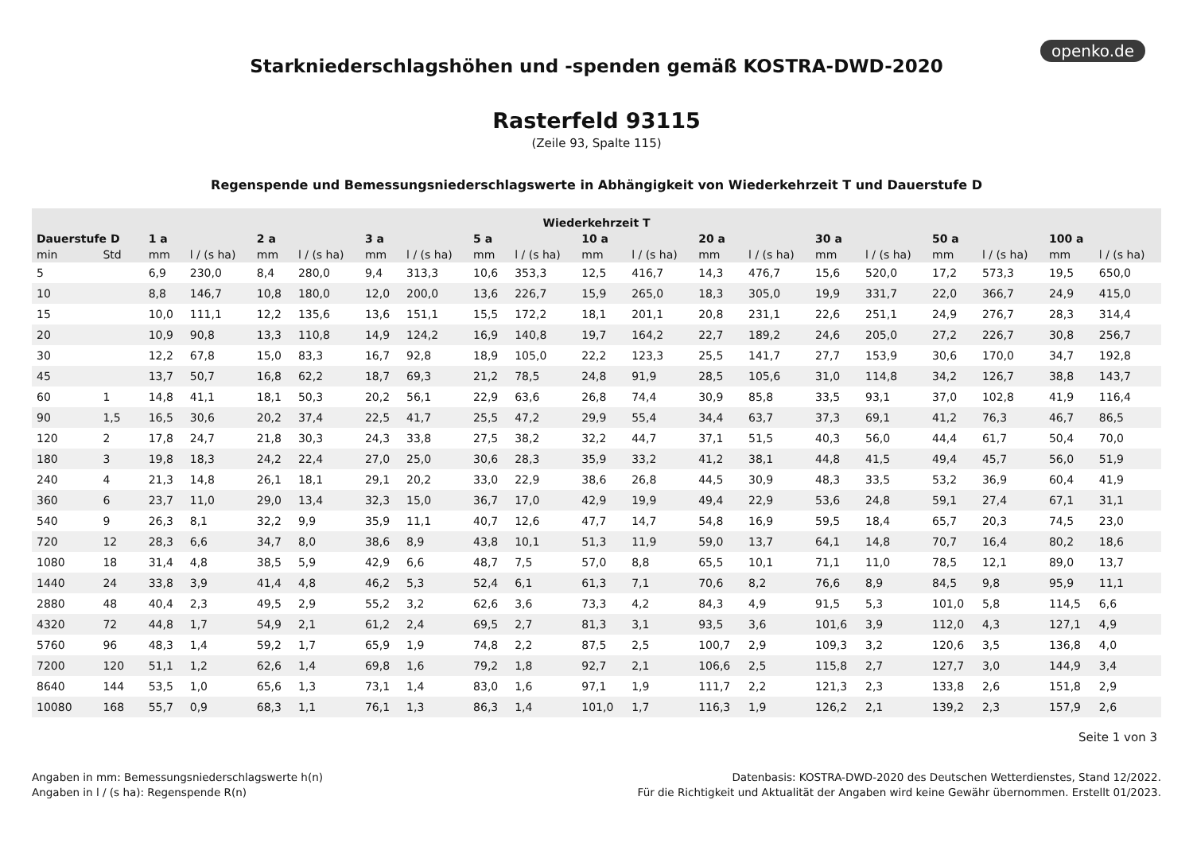openko.de
Starkniederschlagshöhen und -spenden gemäß KOSTRA-DWD-2020
Rasterfeld 93115
(Zeile 93, Spalte 115)
Regenspende und Bemessungsniederschlagswerte in Abhängigkeit von Wiederkehrzeit T und Dauerstufe D
| Wiederkehrzeit T | | | | | | | | | | | | | | | | | | | |
| --- | --- | --- | --- | --- | --- | --- | --- | --- | --- | --- | --- | --- | --- | --- | --- | --- | --- | --- | --- |
| Dauerstufe D | | 1 a | | 2 a | | 3 a | | 5 a | | 10 a | | 20 a | | 30 a | | 50 a | | 100 a | |
| min | Std | mm | l / (s ha) | mm | l / (s ha) | mm | l / (s ha) | mm | l / (s ha) | mm | l / (s ha) | mm | l / (s ha) | mm | l / (s ha) | mm | l / (s ha) | mm | l / (s ha) |
| 5 | | 6,9 | 230,0 | 8,4 | 280,0 | 9,4 | 313,3 | 10,6 | 353,3 | 12,5 | 416,7 | 14,3 | 476,7 | 15,6 | 520,0 | 17,2 | 573,3 | 19,5 | 650,0 |
| 10 | | 8,8 | 146,7 | 10,8 | 180,0 | 12,0 | 200,0 | 13,6 | 226,7 | 15,9 | 265,0 | 18,3 | 305,0 | 19,9 | 331,7 | 22,0 | 366,7 | 24,9 | 415,0 |
| 15 | | 10,0 | 111,1 | 12,2 | 135,6 | 13,6 | 151,1 | 15,5 | 172,2 | 18,1 | 201,1 | 20,8 | 231,1 | 22,6 | 251,1 | 24,9 | 276,7 | 28,3 | 314,4 |
| 20 | | 10,9 | 90,8 | 13,3 | 110,8 | 14,9 | 124,2 | 16,9 | 140,8 | 19,7 | 164,2 | 22,7 | 189,2 | 24,6 | 205,0 | 27,2 | 226,7 | 30,8 | 256,7 |
| 30 | | 12,2 | 67,8 | 15,0 | 83,3 | 16,7 | 92,8 | 18,9 | 105,0 | 22,2 | 123,3 | 25,5 | 141,7 | 27,7 | 153,9 | 30,6 | 170,0 | 34,7 | 192,8 |
| 45 | | 13,7 | 50,7 | 16,8 | 62,2 | 18,7 | 69,3 | 21,2 | 78,5 | 24,8 | 91,9 | 28,5 | 105,6 | 31,0 | 114,8 | 34,2 | 126,7 | 38,8 | 143,7 |
| 60 | 1 | 14,8 | 41,1 | 18,1 | 50,3 | 20,2 | 56,1 | 22,9 | 63,6 | 26,8 | 74,4 | 30,9 | 85,8 | 33,5 | 93,1 | 37,0 | 102,8 | 41,9 | 116,4 |
| 90 | 1,5 | 16,5 | 30,6 | 20,2 | 37,4 | 22,5 | 41,7 | 25,5 | 47,2 | 29,9 | 55,4 | 34,4 | 63,7 | 37,3 | 69,1 | 41,2 | 76,3 | 46,7 | 86,5 |
| 120 | 2 | 17,8 | 24,7 | 21,8 | 30,3 | 24,3 | 33,8 | 27,5 | 38,2 | 32,2 | 44,7 | 37,1 | 51,5 | 40,3 | 56,0 | 44,4 | 61,7 | 50,4 | 70,0 |
| 180 | 3 | 19,8 | 18,3 | 24,2 | 22,4 | 27,0 | 25,0 | 30,6 | 28,3 | 35,9 | 33,2 | 41,2 | 38,1 | 44,8 | 41,5 | 49,4 | 45,7 | 56,0 | 51,9 |
| 240 | 4 | 21,3 | 14,8 | 26,1 | 18,1 | 29,1 | 20,2 | 33,0 | 22,9 | 38,6 | 26,8 | 44,5 | 30,9 | 48,3 | 33,5 | 53,2 | 36,9 | 60,4 | 41,9 |
| 360 | 6 | 23,7 | 11,0 | 29,0 | 13,4 | 32,3 | 15,0 | 36,7 | 17,0 | 42,9 | 19,9 | 49,4 | 22,9 | 53,6 | 24,8 | 59,1 | 27,4 | 67,1 | 31,1 |
| 540 | 9 | 26,3 | 8,1 | 32,2 | 9,9 | 35,9 | 11,1 | 40,7 | 12,6 | 47,7 | 14,7 | 54,8 | 16,9 | 59,5 | 18,4 | 65,7 | 20,3 | 74,5 | 23,0 |
| 720 | 12 | 28,3 | 6,6 | 34,7 | 8,0 | 38,6 | 8,9 | 43,8 | 10,1 | 51,3 | 11,9 | 59,0 | 13,7 | 64,1 | 14,8 | 70,7 | 16,4 | 80,2 | 18,6 |
| 1080 | 18 | 31,4 | 4,8 | 38,5 | 5,9 | 42,9 | 6,6 | 48,7 | 7,5 | 57,0 | 8,8 | 65,5 | 10,1 | 71,1 | 11,0 | 78,5 | 12,1 | 89,0 | 13,7 |
| 1440 | 24 | 33,8 | 3,9 | 41,4 | 4,8 | 46,2 | 5,3 | 52,4 | 6,1 | 61,3 | 7,1 | 70,6 | 8,2 | 76,6 | 8,9 | 84,5 | 9,8 | 95,9 | 11,1 |
| 2880 | 48 | 40,4 | 2,3 | 49,5 | 2,9 | 55,2 | 3,2 | 62,6 | 3,6 | 73,3 | 4,2 | 84,3 | 4,9 | 91,5 | 5,3 | 101,0 | 5,8 | 114,5 | 6,6 |
| 4320 | 72 | 44,8 | 1,7 | 54,9 | 2,1 | 61,2 | 2,4 | 69,5 | 2,7 | 81,3 | 3,1 | 93,5 | 3,6 | 101,6 | 3,9 | 112,0 | 4,3 | 127,1 | 4,9 |
| 5760 | 96 | 48,3 | 1,4 | 59,2 | 1,7 | 65,9 | 1,9 | 74,8 | 2,2 | 87,5 | 2,5 | 100,7 | 2,9 | 109,3 | 3,2 | 120,6 | 3,5 | 136,8 | 4,0 |
| 7200 | 120 | 51,1 | 1,2 | 62,6 | 1,4 | 69,8 | 1,6 | 79,2 | 1,8 | 92,7 | 2,1 | 106,6 | 2,5 | 115,8 | 2,7 | 127,7 | 3,0 | 144,9 | 3,4 |
| 8640 | 144 | 53,5 | 1,0 | 65,6 | 1,3 | 73,1 | 1,4 | 83,0 | 1,6 | 97,1 | 1,9 | 111,7 | 2,2 | 121,3 | 2,3 | 133,8 | 2,6 | 151,8 | 2,9 |
| 10080 | 168 | 55,7 | 0,9 | 68,3 | 1,1 | 76,1 | 1,3 | 86,3 | 1,4 | 101,0 | 1,7 | 116,3 | 1,9 | 126,2 | 2,1 | 139,2 | 2,3 | 157,9 | 2,6 |
Seite 1 von 3
Angaben in mm: Bemessungsniederschlagswerte h(n)
Angaben in l / (s ha): Regenspende R(n)
Datenbasis: KOSTRA-DWD-2020 des Deutschen Wetterdienstes, Stand 12/2022.
Für die Richtigkeit und Aktualität der Angaben wird keine Gewähr übernommen. Erstellt 01/2023.